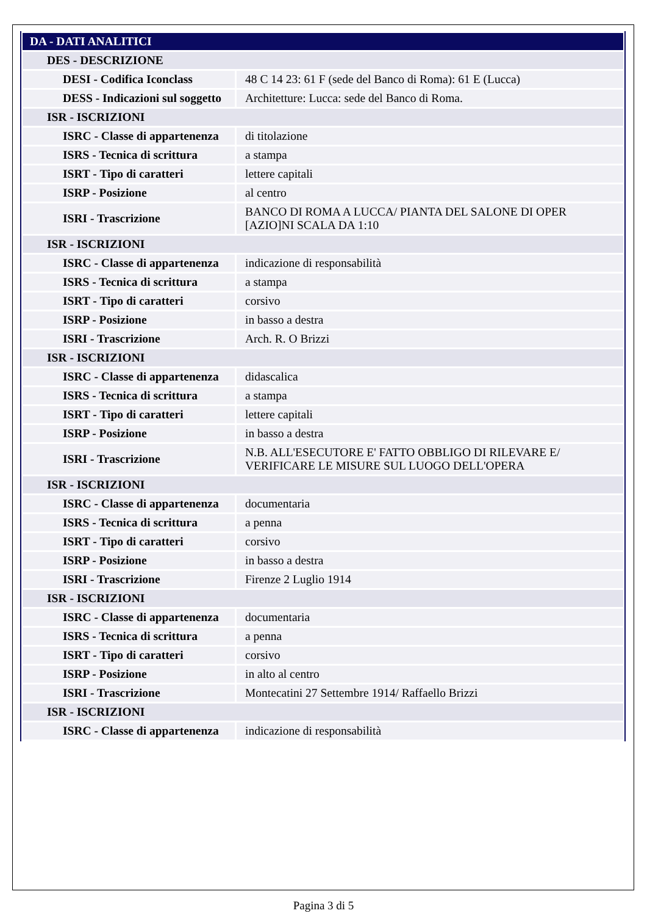| DA - DATI ANALITICI | |
| DES - DESCRIZIONE | |
| DESI - Codifica Iconclass | 48 C 14 23: 61 F (sede del Banco di Roma): 61 E (Lucca) |
| DESS - Indicazioni sul soggetto | Architetture: Lucca: sede del Banco di Roma. |
| ISR - ISCRIZIONI | |
| ISRC - Classe di appartenenza | di titolazione |
| ISRS - Tecnica di scrittura | a stampa |
| ISRT - Tipo di caratteri | lettere capitali |
| ISRP - Posizione | al centro |
| ISRI - Trascrizione | BANCO DI ROMA A LUCCA/ PIANTA DEL SALONE DI OPER [AZIO]NI SCALA DA 1:10 |
| ISR - ISCRIZIONI | |
| ISRC - Classe di appartenenza | indicazione di responsabilità |
| ISRS - Tecnica di scrittura | a stampa |
| ISRT - Tipo di caratteri | corsivo |
| ISRP - Posizione | in basso a destra |
| ISRI - Trascrizione | Arch. R. O Brizzi |
| ISR - ISCRIZIONI | |
| ISRC - Classe di appartenenza | didascalica |
| ISRS - Tecnica di scrittura | a stampa |
| ISRT - Tipo di caratteri | lettere capitali |
| ISRP - Posizione | in basso a destra |
| ISRI - Trascrizione | N.B. ALL'ESECUTORE E' FATTO OBBLIGO DI RILEVARE E/ VERIFICARE LE MISURE SUL LUOGO DELL'OPERA |
| ISR - ISCRIZIONI | |
| ISRC - Classe di appartenenza | documentaria |
| ISRS - Tecnica di scrittura | a penna |
| ISRT - Tipo di caratteri | corsivo |
| ISRP - Posizione | in basso a destra |
| ISRI - Trascrizione | Firenze 2 Luglio 1914 |
| ISR - ISCRIZIONI | |
| ISRC - Classe di appartenenza | documentaria |
| ISRS - Tecnica di scrittura | a penna |
| ISRT - Tipo di caratteri | corsivo |
| ISRP - Posizione | in alto al centro |
| ISRI - Trascrizione | Montecatini 27 Settembre 1914/ Raffaello Brizzi |
| ISR - ISCRIZIONI | |
| ISRC - Classe di appartenenza | indicazione di responsabilità |
Pagina 3 di 5